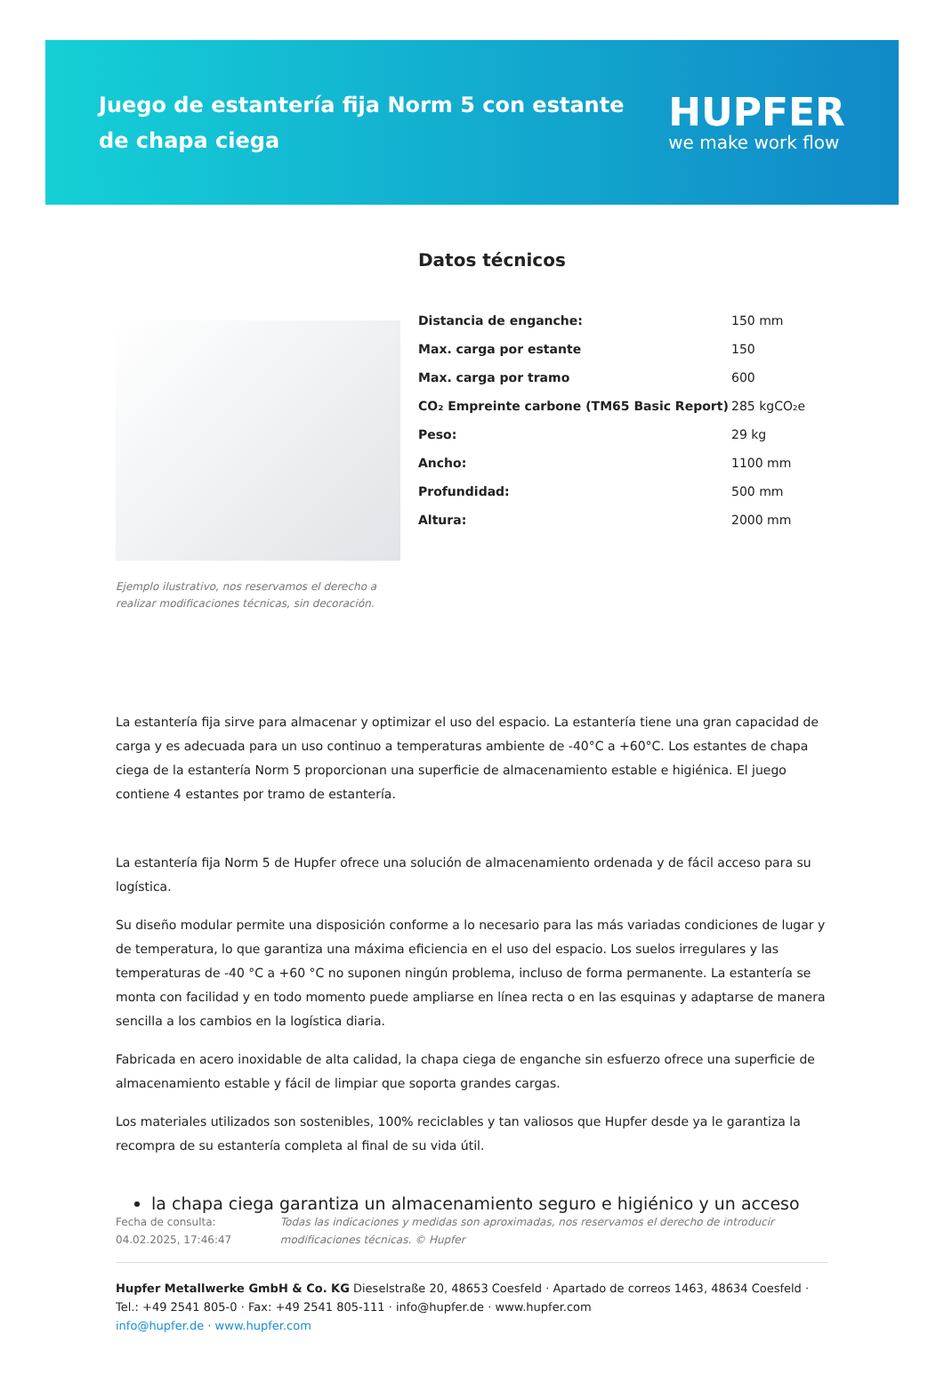Juego de estantería fija Norm 5 con estante de chapa ciega
HUPFER
we make work flow
Ejemplo ilustrativo, nos reservamos el derecho a realizar modificaciones técnicas, sin decoración.
Datos técnicos
| Distancia de enganche: | 150 mm |
| Max. carga por estante | 150 |
| Max. carga por tramo | 600 |
| CO₂ Empreinte carbone (TM65 Basic Report) | 285 kgCO₂e |
| Peso: | 29 kg |
| Ancho: | 1100 mm |
| Profundidad: | 500 mm |
| Altura: | 2000 mm |
La estantería fija sirve para almacenar y optimizar el uso del espacio. La estantería tiene una gran capacidad de carga y es adecuada para un uso continuo a temperaturas ambiente de -40°C a +60°C. Los estantes de chapa ciega de la estantería Norm 5 proporcionan una superficie de almacenamiento estable e higiénica. El juego contiene 4 estantes por tramo de estantería.
La estantería fija Norm 5 de Hupfer ofrece una solución de almacenamiento ordenada y de fácil acceso para su logística.
Su diseño modular permite una disposición conforme a lo necesario para las más variadas condiciones de lugar y de temperatura, lo que garantiza una máxima eficiencia en el uso del espacio. Los suelos irregulares y las temperaturas de -40 °C a +60 °C no suponen ningún problema, incluso de forma permanente. La estantería se monta con facilidad y en todo momento puede ampliarse en línea recta o en las esquinas y adaptarse de manera sencilla a los cambios en la logística diaria.
Fabricada en acero inoxidable de alta calidad, la chapa ciega de enganche sin esfuerzo ofrece una superficie de almacenamiento estable y fácil de limpiar que soporta grandes cargas.
Los materiales utilizados son sostenibles, 100% reciclables y tan valiosos que Hupfer desde ya le garantiza la recompra de su estantería completa al final de su vida útil.
la chapa ciega garantiza un almacenamiento seguro e higiénico y un acceso
Fecha de consulta: 04.02.2025, 17:46:47
Todas las indicaciones y medidas son aproximadas, nos reservamos el derecho de introducir modificaciones técnicas. © Hupfer
Hupfer Metallwerke GmbH & Co. KG Dieselstraße 20, 48653 Coesfeld · Apartado de correos 1463, 48634 Coesfeld · Tel.: +49 2541 805-0 · Fax: +49 2541 805-111 · info@hupfer.de · www.hupfer.com
info@hupfer.de · www.hupfer.com